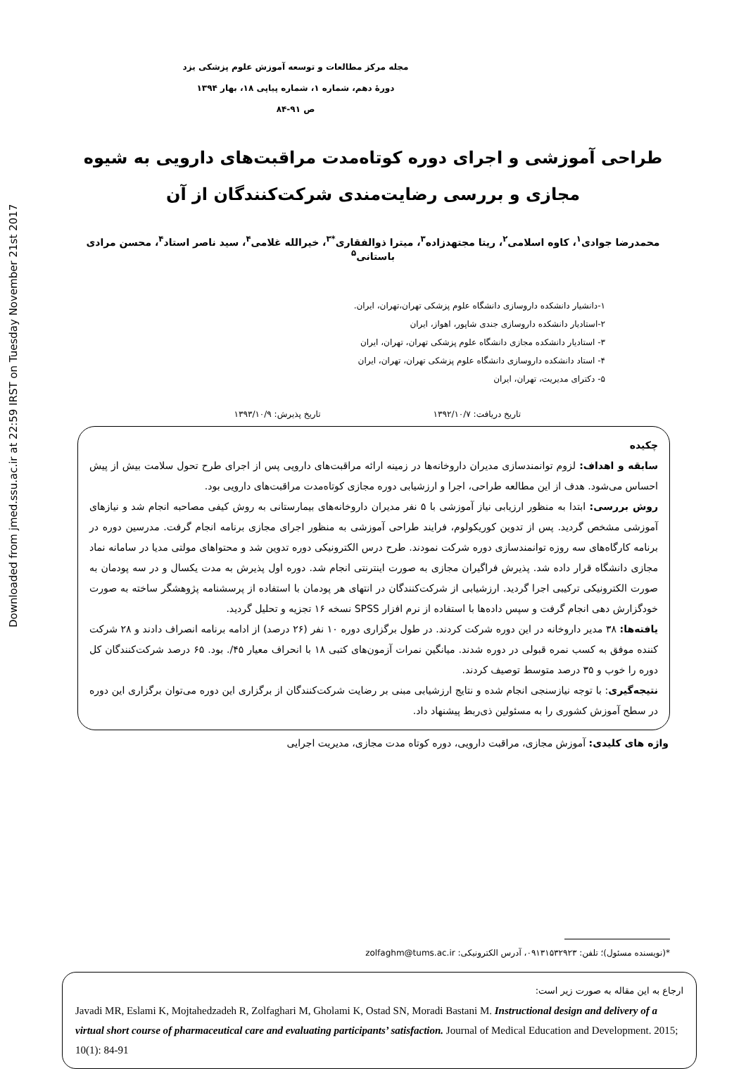Downloaded from jmed.ssu.ac.ir at 22:59 IRST on Tuesday November 21st 2017
مجله مرکز مطالعات و توسعه آموزش علوم پزشکی یزد
دورهٔ دهم، شماره ۱، شماره پیاپی ۱۸، بهار ۱۳۹۴
ص ۹۱-۸۴
طراحی آموزشی و اجرای دوره کوتاه‌مدت مراقبت‌های دارویی به شیوه مجازی و بررسی رضایت‌مندی شرکت‌کنندگان از آن
محمدرضا جوادی<sup>۱</sup>، کاوه اسلامی<sup>۲</sup>، ریتا مجتهدزاده<sup>۳</sup>، میترا ذوالفقاری<sup>*۳</sup>، خیرالله غلامی<sup>۴</sup>، سید ناصر استاد<sup>۴</sup>، محسن مرادی باستانی<sup>۵</sup>
۱-دانشیار دانشکده داروسازی دانشگاه علوم پزشکی تهران،تهران، ایران.
۲-استادیار دانشکده داروسازی جندی شاپور، اهواز، ایران
۳- استادیار دانشکده مجازی دانشگاه علوم پزشکی تهران، تهران، ایران
۴- استاد دانشکده داروسازی دانشگاه علوم پزشکی تهران، تهران، ایران
۵- دکترای مدیریت، تهران، ایران
تاریخ دریافت: ۱۳۹۲/۱۰/۷ تاریخ پذیرش: ۱۳۹۳/۱۰/۹
چکیده
سابقه و اهداف: لزوم توانمندسازی مدیران داروخانه‌ها در زمینه ارائه مراقبت‌های دارویی پس از اجرای طرح تحول سلامت بیش از پیش احساس می‌شود. هدف از این مطالعه طراحی، اجرا و ارزشیابی دوره مجازی کوتاه‌مدت مراقبت‌های دارویی بود.
روش بررسی: ابتدا به منظور ارزیابی نیاز آموزشی با ۵ نفر مدیران داروخانه‌های بیمارستانی به روش کیفی مصاحبه انجام شد و نیازهای آموزشی مشخص گردید. پس از تدوین کوریکولوم، فرایند طراحی آموزشی به منظور اجرای مجازی برنامه انجام گرفت. مدرسین دوره در برنامه کارگاه‌های سه روزه توانمندسازی دوره شرکت نمودند. طرح درس الکترونیکی دوره تدوین شد و محتواهای مولتی مدیا در سامانه نماد مجازی دانشگاه قرار داده شد. پذیرش فراگیران مجازی به صورت اینترنتی انجام شد. دوره اول پذیرش به مدت یکسال و در سه پودمان به صورت الکترونیکی ترکیبی اجرا گردید. ارزشیابی از شرکت‌کنندگان در انتهای هر پودمان با استفاده از پرسشنامه پژوهشگر ساخته به صورت خودگزارش دهی انجام گرفت و سپس داده‌ها با استفاده از نرم افزار SPSS نسخه ۱۶ تجزیه و تحلیل گردید.
یافته‌ها: ۳۸ مدیر داروخانه در این دوره شرکت کردند. در طول برگزاری دوره ۱۰ نفر (۲۶ درصد) از ادامه برنامه انصراف دادند و ۲۸ شرکت کننده موفق به کسب نمره قبولی در دوره شدند. میانگین نمرات آزمون‌های کتبی ۱۸ با انحراف معیار ۴۵/. بود. ۶۵ درصد شرکت‌کنندگان کل دوره را خوب و ۳۵ درصد متوسط توصیف کردند.
نتیجه‌گیری: با توجه نیازسنجی انجام شده و نتایج ارزشیابی مبنی بر رضایت شرکت‌کنندگان از برگزاری این دوره می‌توان برگزاری این دوره در سطح آموزش کشوری را به مسئولین ذی‌ربط پیشنهاد داد.
واژه های کلیدی: آموزش مجازی، مراقبت دارویی، دوره کوتاه مدت مجازی، مدیریت اجرایی
*(نویسنده مسئول)؛ تلفن: ۰۹۱۳۱۵۳۲۹۲۳، آدرس الکترونیکی: zolfaghm@tums.ac.ir
ارجاع به این مقاله به صورت زیر است:
Javadi MR, Eslami K, Mojtahedzadeh R, Zolfaghari M, Gholami K, Ostad SN, Moradi Bastani M. Instructional design and delivery of a virtual short course of pharmaceutical care and evaluating participants’ satisfaction. Journal of Medical Education and Development. 2015; 10(1): 84-91